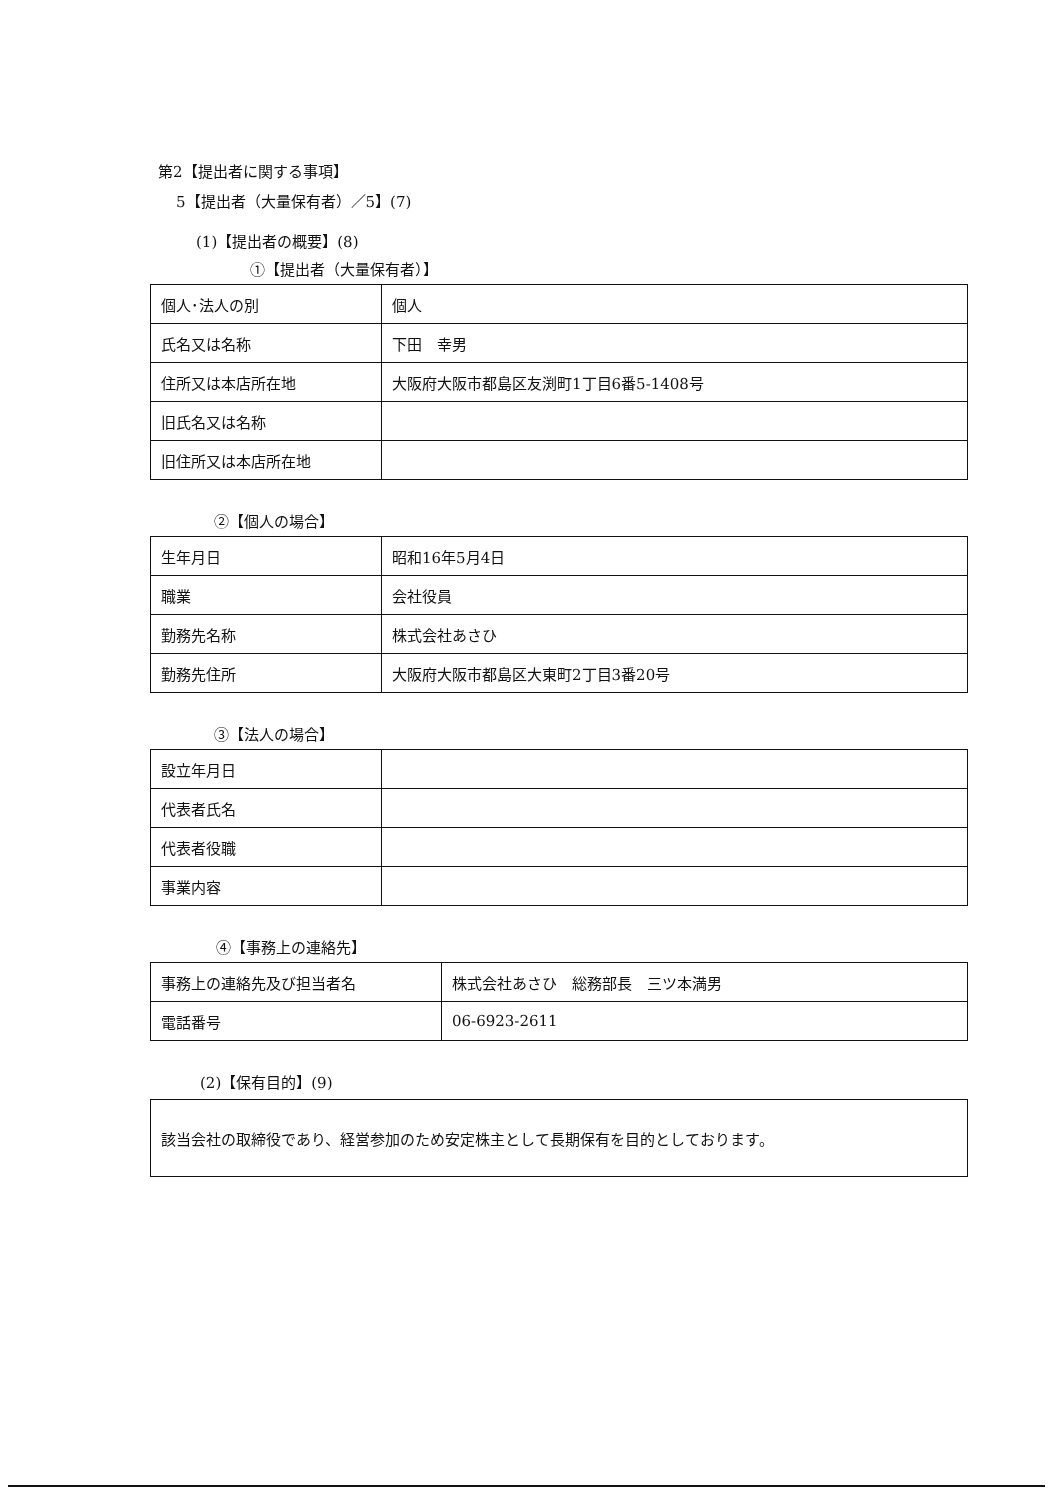第2【提出者に関する事項】
5【提出者（大量保有者）／5】(7)
(1)【提出者の概要】(8)
①【提出者（大量保有者）】
| 個人･法人の別 | 個人 |
| 氏名又は名称 | 下田 幸男 |
| 住所又は本店所在地 | 大阪府大阪市都島区友渕町1丁目6番5-1408号 |
| 旧氏名又は名称 | |
| 旧住所又は本店所在地 | |
②【個人の場合】
| 生年月日 | 昭和16年5月4日 |
| 職業 | 会社役員 |
| 勤務先名称 | 株式会社あさひ |
| 勤務先住所 | 大阪府大阪市都島区大東町2丁目3番20号 |
③【法人の場合】
| 設立年月日 | |
| 代表者氏名 | |
| 代表者役職 | |
| 事業内容 | |
④【事務上の連絡先】
| 事務上の連絡先及び担当者名 | 株式会社あさひ 総務部長 三ツ本満男 |
| 電話番号 | 06-6923-2611 |
(2)【保有目的】(9)
該当会社の取締役であり、経営参加のため安定株主として長期保有を目的としております。